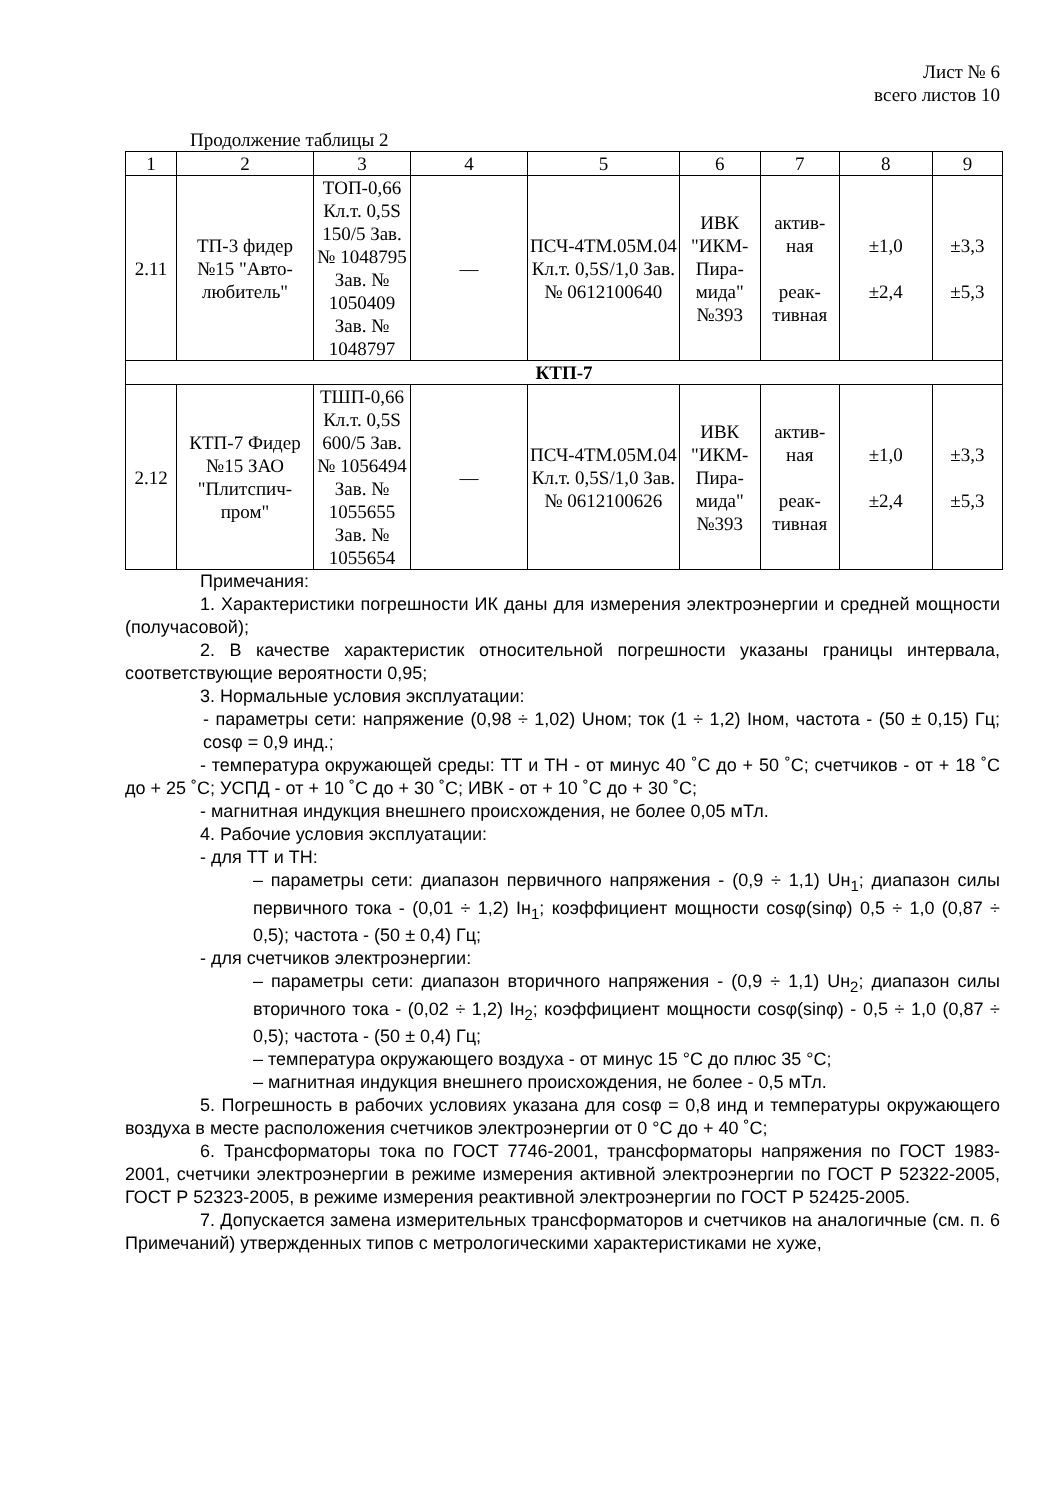Лист № 6
всего листов 10
Продолжение таблицы 2
| 1 | 2 | 3 | 4 | 5 | 6 | 7 | 8 | 9 |
| --- | --- | --- | --- | --- | --- | --- | --- | --- |
| 2.11 | ТП-3 фидер №15 "Авто-любитель" | ТОП-0,66 Кл.т. 0,5S 150/5 Зав. № 1048795 Зав. № 1050409 Зав. № 1048797 | — | ПСЧ-4ТМ.05М.04 Кл.т. 0,5S/1,0 Зав. № 0612100640 | ИВК "ИКМ-Пира-мида" №393 | актив-ная реак-тивная | ±1,0 ±2,4 | ±3,3 ±5,3 |
| КТП-7 | | | | | | | | |
| 2.12 | КТП-7 Фидер №15 ЗАО "Плитспич-пром" | ТШП-0,66 Кл.т. 0,5S 600/5 Зав. № 1056494 Зав. № 1055655 Зав. № 1055654 | — | ПСЧ-4ТМ.05М.04 Кл.т. 0,5S/1,0 Зав. № 0612100626 | ИВК "ИКМ-Пира-мида" №393 | актив-ная реак-тивная | ±1,0 ±2,4 | ±3,3 ±5,3 |
Примечания:
1. Характеристики погрешности ИК даны для измерения электроэнергии и средней мощности (получасовой);
2. В качестве характеристик относительной погрешности указаны границы интервала, соответствующие вероятности 0,95;
3. Нормальные условия эксплуатации:
- параметры сети: напряжение (0,98 ÷ 1,02) Uном; ток (1 ÷ 1,2) Iном, частота - (50 ± 0,15) Гц; cosφ = 0,9 инд.;
- температура окружающей среды: ТТ и ТН - от минус 40 ˚С до + 50 ˚С; счетчиков - от + 18 ˚С до + 25 ˚С; УСПД - от + 10 ˚С до + 30 ˚С; ИВК - от + 10 ˚С до + 30 ˚С;
- магнитная индукция внешнего происхождения, не более 0,05 мТл.
4. Рабочие условия эксплуатации:
- для ТТ и ТН:
– параметры сети: диапазон первичного напряжения - (0,9 ÷ 1,1) Uн<sub>1</sub>; диапазон силы первичного тока - (0,01 ÷ 1,2) Iн<sub>1</sub>; коэффициент мощности cosφ(sinφ) 0,5 ÷ 1,0 (0,87 ÷ 0,5); частота - (50 ± 0,4) Гц;
- для счетчиков электроэнергии:
– параметры сети: диапазон вторичного напряжения - (0,9 ÷ 1,1) Uн<sub>2</sub>; диапазон силы вторичного тока - (0,02 ÷ 1,2) Iн<sub>2</sub>; коэффициент мощности cosφ(sinφ) - 0,5 ÷ 1,0 (0,87 ÷ 0,5); частота - (50 ± 0,4) Гц;
– температура окружающего воздуха - от минус 15 °С до плюс 35 °С;
– магнитная индукция внешнего происхождения, не более - 0,5 мТл.
5. Погрешность в рабочих условиях указана для cosφ = 0,8 инд и температуры окружающего воздуха в месте расположения счетчиков электроэнергии от 0 °С до + 40 ˚С;
6. Трансформаторы тока по ГОСТ 7746-2001, трансформаторы напряжения по ГОСТ 1983-2001, счетчики электроэнергии в режиме измерения активной электроэнергии по ГОСТ Р 52322-2005, ГОСТ Р 52323-2005, в режиме измерения реактивной электроэнергии по ГОСТ Р 52425-2005.
7. Допускается замена измерительных трансформаторов и счетчиков на аналогичные (см. п. 6 Примечаний) утвержденных типов с метрологическими характеристиками не хуже,